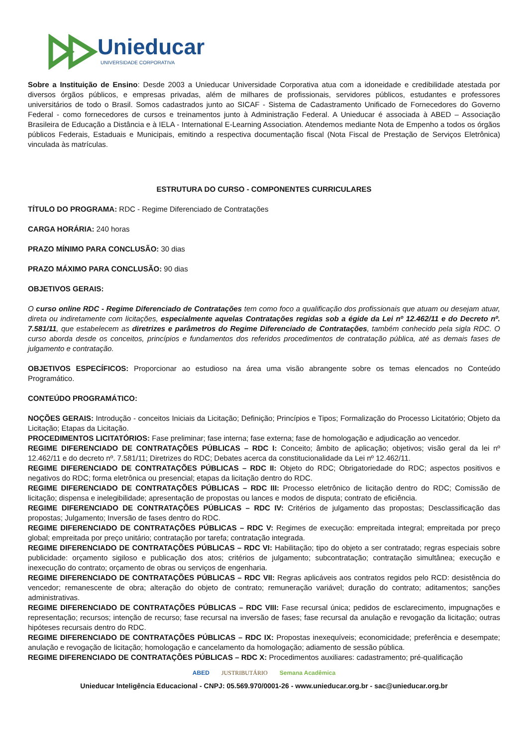Unieducar
UNIVERSIDADE CORPORATIVA
Sobre a Instituição de Ensino: Desde 2003 a Unieducar Universidade Corporativa atua com a idoneidade e credibilidade atestada por diversos órgãos públicos, e empresas privadas, além de milhares de profissionais, servidores públicos, estudantes e professores universitários de todo o Brasil. Somos cadastrados junto ao SICAF - Sistema de Cadastramento Unificado de Fornecedores do Governo Federal - como fornecedores de cursos e treinamentos junto à Administração Federal. A Unieducar é associada à ABED – Associação Brasileira de Educação a Distância e à IELA - International E-Learning Association. Atendemos mediante Nota de Empenho a todos os órgãos públicos Federais, Estaduais e Municipais, emitindo a respectiva documentação fiscal (Nota Fiscal de Prestação de Serviços Eletrônica) vinculada às matrículas.
ESTRUTURA DO CURSO - COMPONENTES CURRICULARES
TÍTULO DO PROGRAMA: RDC - Regime Diferenciado de Contratações
CARGA HORÁRIA: 240 horas
PRAZO MÍNIMO PARA CONCLUSÃO: 30 dias
PRAZO MÁXIMO PARA CONCLUSÃO: 90 dias
OBJETIVOS GERAIS:
O curso online RDC - Regime Diferenciado de Contratações tem como foco a qualificação dos profissionais que atuam ou desejam atuar, direta ou indiretamente com licitações, especialmente aquelas Contratações regidas sob a égide da Lei nº 12.462/11 e do Decreto nº. 7.581/11, que estabelecem as diretrizes e parâmetros do Regime Diferenciado de Contratações, também conhecido pela sigla RDC. O curso aborda desde os conceitos, princípios e fundamentos dos referidos procedimentos de contratação pública, até as demais fases de julgamento e contratação.
OBJETIVOS ESPECÍFICOS: Proporcionar ao estudioso na área uma visão abrangente sobre os temas elencados no Conteúdo Programático.
CONTEÚDO PROGRAMÁTICO:
NOÇÕES GERAIS: Introdução - conceitos Iniciais da Licitação; Definição; Princípios e Tipos; Formalização do Processo Licitatório; Objeto da Licitação; Etapas da Licitação.
PROCEDIMENTOS LICITATÓRIOS: Fase preliminar; fase interna; fase externa; fase de homologação e adjudicação ao vencedor.
REGIME DIFERENCIADO DE CONTRATAÇÕES PÚBLICAS – RDC I: Conceito; âmbito de aplicação; objetivos; visão geral da lei nº 12.462/11 e do decreto nº. 7.581/11; Diretrizes do RDC; Debates acerca da constitucionalidade da Lei nº 12.462/11.
REGIME DIFERENCIADO DE CONTRATAÇÕES PÚBLICAS – RDC II: Objeto do RDC; Obrigatoriedade do RDC; aspectos positivos e negativos do RDC; forma eletrônica ou presencial; etapas da licitação dentro do RDC.
REGIME DIFERENCIADO DE CONTRATAÇÕES PÚBLICAS – RDC III: Processo eletrônico de licitação dentro do RDC; Comissão de licitação; dispensa e inelegibilidade; apresentação de propostas ou lances e modos de disputa; contrato de eficiência.
REGIME DIFERENCIADO DE CONTRATAÇÕES PÚBLICAS – RDC IV: Critérios de julgamento das propostas; Desclassificação das propostas; Julgamento; Inversão de fases dentro do RDC.
REGIME DIFERENCIADO DE CONTRATAÇÕES PÚBLICAS – RDC V: Regimes de execução: empreitada integral; empreitada por preço global; empreitada por preço unitário; contratação por tarefa; contratação integrada.
REGIME DIFERENCIADO DE CONTRATAÇÕES PÚBLICAS – RDC VI: Habilitação; tipo do objeto a ser contratado; regras especiais sobre publicidade: orçamento sigiloso e publicação dos atos; critérios de julgamento; subcontratação; contratação simultânea; execução e inexecução do contrato; orçamento de obras ou serviços de engenharia.
REGIME DIFERENCIADO DE CONTRATAÇÕES PÚBLICAS – RDC VII: Regras aplicáveis aos contratos regidos pelo RCD: desistência do vencedor; remanescente de obra; alteração do objeto de contrato; remuneração variável; duração do contrato; aditamentos; sanções administrativas.
REGIME DIFERENCIADO DE CONTRATAÇÕES PÚBLICAS – RDC VIII: Fase recursal única; pedidos de esclarecimento, impugnações e representação; recursos; intenção de recurso; fase recursal na inversão de fases; fase recursal da anulação e revogação da licitação; outras hipóteses recursais dentro do RDC.
REGIME DIFERENCIADO DE CONTRATAÇÕES PÚBLICAS – RDC IX: Propostas inexequíveis; economicidade; preferência e desempate; anulação e revogação de licitação; homologação e cancelamento da homologação; adiamento de sessão pública.
REGIME DIFERENCIADO DE CONTRATAÇÕES PÚBLICAS – RDC X: Procedimentos auxiliares: cadastramento; pré-qualificação
ABED JUSTRIBUTÁRIO Semana Acadêmica
Unieducar Inteligência Educacional - CNPJ: 05.569.970/0001-26 - www.unieducar.org.br - sac@unieducar.org.br